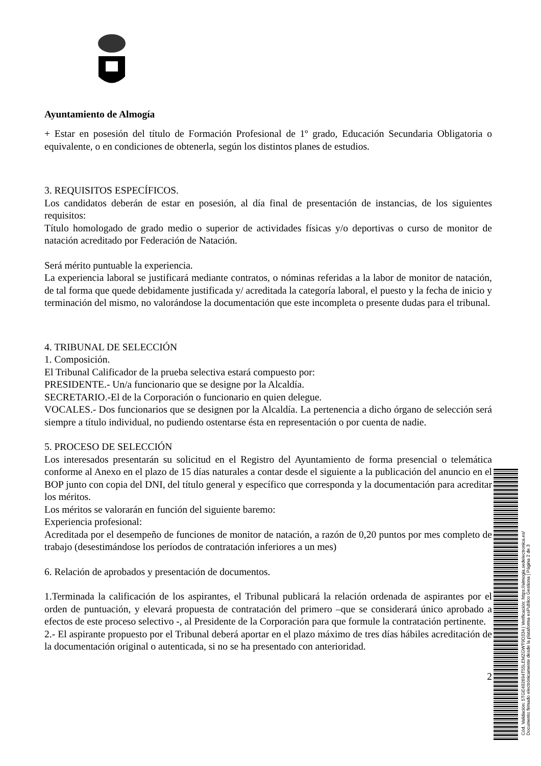Ayuntamiento de Almogía
+ Estar en posesión del título de Formación Profesional de 1º grado, Educación Secundaria Obligatoria o equivalente, o en condiciones de obtenerla, según los distintos planes de estudios.
3. REQUISITOS ESPECÍFICOS.
Los candidatos deberán de estar en posesión, al día final de presentación de instancias, de los siguientes requisitos:
Título homologado de grado medio o superior de actividades físicas y/o deportivas o curso de monitor de natación acreditado por Federación de Natación.
Será mérito puntuable la experiencia.
La experiencia laboral se justificará mediante contratos, o nóminas referidas a la labor de monitor de natación, de tal forma que quede debidamente justificada y/ acreditada la categoría laboral, el puesto y la fecha de inicio y terminación del mismo, no valorándose la documentación que este incompleta o presente dudas para el tribunal.
4. TRIBUNAL DE SELECCIÓN
1. Composición.
El Tribunal Calificador de la prueba selectiva estará compuesto por:
PRESIDENTE.- Un/a funcionario que se designe por la Alcaldía.
SECRETARIO.-El de la Corporación o funcionario en quien delegue.
VOCALES.- Dos funcionarios que se designen por la Alcaldía. La pertenencia a dicho órgano de selección será siempre a título individual, no pudiendo ostentarse ésta en representación o por cuenta de nadie.
5. PROCESO DE SELECCIÓN
Los interesados presentarán su solicitud en el Registro del Ayuntamiento de forma presencial o telemática conforme al Anexo en el plazo de 15 días naturales a contar desde el siguiente a la publicación del anuncio en el BOP junto con copia del DNI, del título general y específico que corresponda y la documentación para acreditar los méritos.
Los méritos se valorarán en función del siguiente baremo:
Experiencia profesional:
Acreditada por el desempeño de funciones de monitor de natación, a razón de 0,20 puntos por mes completo de trabajo (desestimándose los períodos de contratación inferiores a un mes)
6. Relación de aprobados y presentación de documentos.
1.Terminada la calificación de los aspirantes, el Tribunal publicará la relación ordenada de aspirantes por el orden de puntuación, y elevará propuesta de contratación del primero –que se considerará único aprobado a efectos de este proceso selectivo -, al Presidente de la Corporación para que formule la contratación pertinente.
2.- El aspirante propuesto por el Tribunal deberá aportar en el plazo máximo de tres días hábiles acreditación de la documentación original o autenticada, si no se ha presentado con anterioridad.
2
Cód. Validación: 5TGE492694T55LEMZGWT9D334 | Verificación: https://almogia.sedelectronica.es/
Documento firmado electrónicamente desde la plataforma esPublico Gestiona | Página 2 de 3